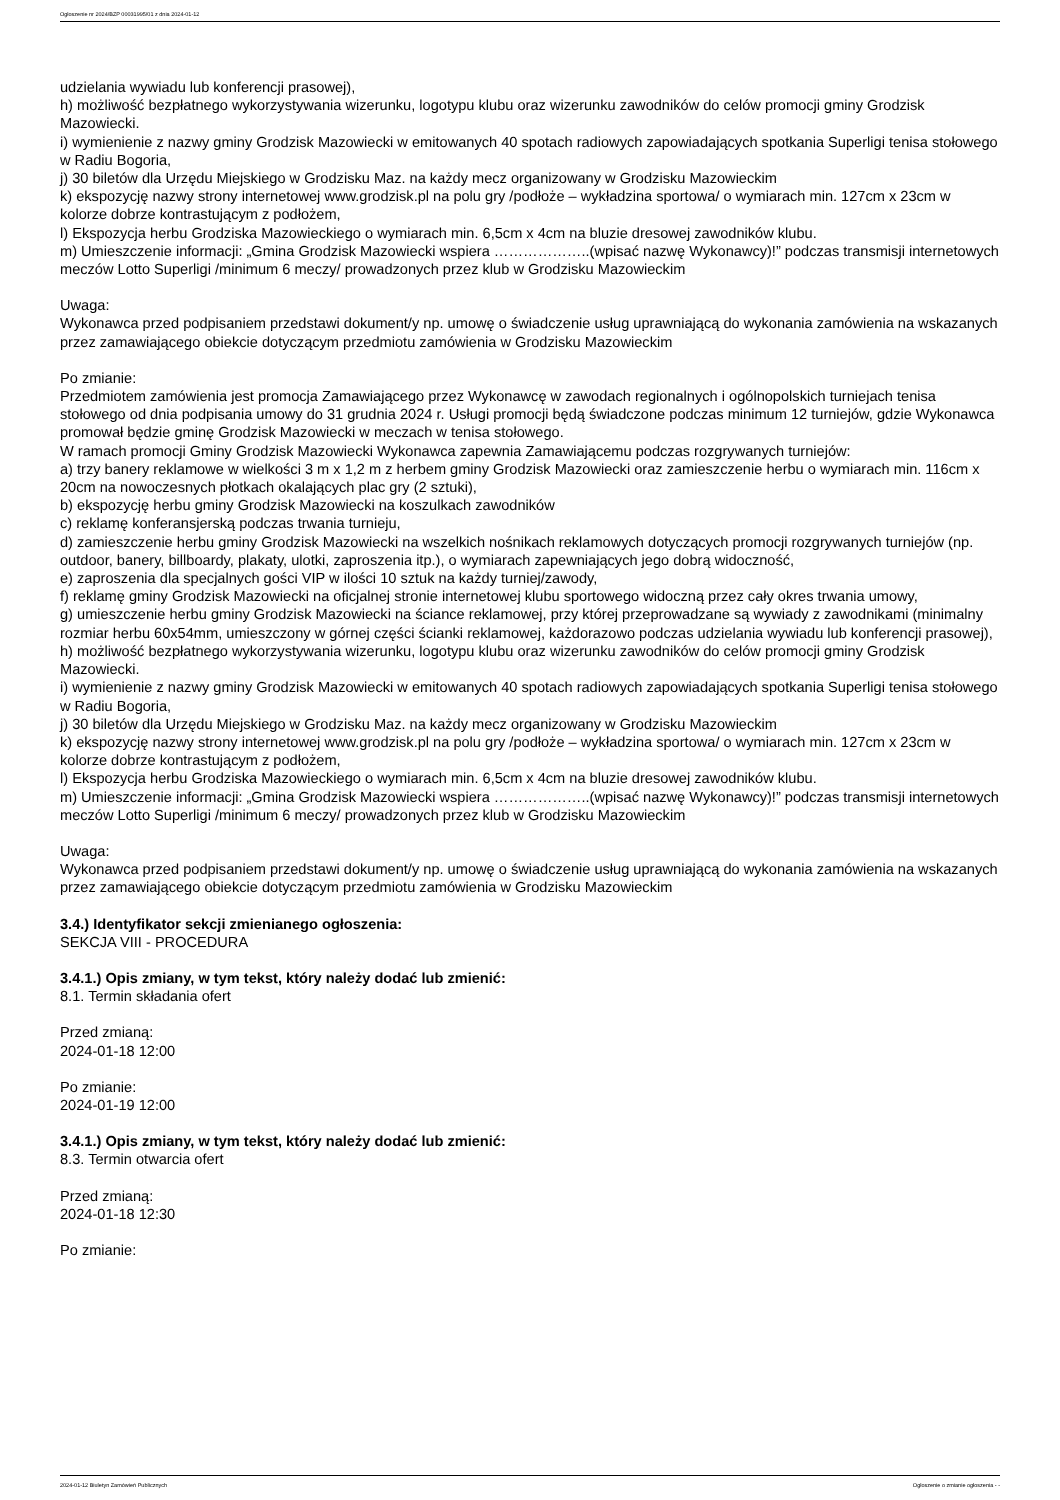Ogłoszenie nr 2024/BZP 00031995/01 z dnia 2024-01-12
udzielania wywiadu lub konferencji prasowej),
h) możliwość bezpłatnego wykorzystywania wizerunku, logotypu klubu oraz wizerunku zawodników do celów promocji gminy Grodzisk Mazowiecki.
i) wymienienie z nazwy gminy Grodzisk Mazowiecki w emitowanych 40 spotach radiowych zapowiadających spotkania Superligi tenisa stołowego w Radiu Bogoria,
j) 30 biletów dla Urzędu Miejskiego w Grodzisku Maz. na każdy mecz organizowany w Grodzisku Mazowieckim
k) ekspozycję nazwy strony internetowej www.grodzisk.pl na polu gry /podłoże – wykładzina sportowa/ o wymiarach min. 127cm x 23cm w kolorze dobrze kontrastującym z podłożem,
l) Ekspozycja herbu Grodziska Mazowieckiego o wymiarach min. 6,5cm x 4cm na bluzie dresowej zawodników klubu.
m) Umieszczenie informacji: „Gmina Grodzisk Mazowiecki wspiera ………………..(wpisać nazwę Wykonawcy)!” podczas transmisji internetowych meczów Lotto Superligi /minimum 6 meczy/ prowadzonych przez klub w Grodzisku Mazowieckim
Uwaga:
Wykonawca przed podpisaniem przedstawi dokument/y np. umowę o świadczenie usług uprawniającą do wykonania zamówienia na wskazanych przez zamawiającego obiekcie dotyczącym przedmiotu zamówienia w Grodzisku Mazowieckim
Po zmianie:
Przedmiotem zamówienia jest promocja Zamawiającego przez Wykonawcę w zawodach regionalnych i ogólnopolskich turniejach tenisa stołowego od dnia podpisania umowy do 31 grudnia 2024 r. Usługi promocji będą świadczone podczas minimum 12 turniejów, gdzie Wykonawca promował będzie gminę Grodzisk Mazowiecki w meczach w tenisa stołowego.
W ramach promocji Gminy Grodzisk Mazowiecki Wykonawca zapewnia Zamawiającemu podczas rozgrywanych turniejów:
a) trzy banery reklamowe w wielkości 3 m x 1,2 m z herbem gminy Grodzisk Mazowiecki oraz zamieszczenie herbu o wymiarach min. 116cm x 20cm na nowoczesnych płotkach okalających plac gry (2 sztuki),
b) ekspozycję herbu gminy Grodzisk Mazowiecki na koszulkach zawodników
c) reklamę konferansjerską podczas trwania turnieju,
d) zamieszczenie herbu gminy Grodzisk Mazowiecki na wszelkich nośnikach reklamowych dotyczących promocji rozgrywanych turniejów (np. outdoor, banery, billboardy, plakaty, ulotki, zaproszenia itp.), o wymiarach zapewniających jego dobrą widoczność,
e) zaproszenia dla specjalnych gości VIP w ilości 10 sztuk na każdy turniej/zawody,
f) reklamę gminy Grodzisk Mazowiecki na oficjalnej stronie internetowej klubu sportowego widoczną przez cały okres trwania umowy,
g) umieszczenie herbu gminy Grodzisk Mazowiecki na ściance reklamowej, przy której przeprowadzane są wywiady z zawodnikami (minimalny rozmiar herbu 60x54mm, umieszczony w górnej części ścianki reklamowej, każdorazowo podczas udzielania wywiadu lub konferencji prasowej),
h) możliwość bezpłatnego wykorzystywania wizerunku, logotypu klubu oraz wizerunku zawodników do celów promocji gminy Grodzisk Mazowiecki.
i) wymienienie z nazwy gminy Grodzisk Mazowiecki w emitowanych 40 spotach radiowych zapowiadających spotkania Superligi tenisa stołowego w Radiu Bogoria,
j) 30 biletów dla Urzędu Miejskiego w Grodzisku Maz. na każdy mecz organizowany w Grodzisku Mazowieckim
k) ekspozycję nazwy strony internetowej www.grodzisk.pl na polu gry /podłoże – wykładzina sportowa/ o wymiarach min. 127cm x 23cm w kolorze dobrze kontrastującym z podłożem,
l) Ekspozycja herbu Grodziska Mazowieckiego o wymiarach min. 6,5cm x 4cm na bluzie dresowej zawodników klubu.
m) Umieszczenie informacji: „Gmina Grodzisk Mazowiecki wspiera ………………..(wpisać nazwę Wykonawcy)!” podczas transmisji internetowych meczów Lotto Superligi /minimum 6 meczy/ prowadzonych przez klub w Grodzisku Mazowieckim
Uwaga:
Wykonawca przed podpisaniem przedstawi dokument/y np. umowę o świadczenie usług uprawniającą do wykonania zamówienia na wskazanych przez zamawiającego obiekcie dotyczącym przedmiotu zamówienia w Grodzisku Mazowieckim
3.4.) Identyfikator sekcji zmienianego ogłoszenia:
SEKCJA VIII - PROCEDURA
3.4.1.) Opis zmiany, w tym tekst, który należy dodać lub zmienić:
8.1. Termin składania ofert
Przed zmianą:
2024-01-18 12:00
Po zmianie:
2024-01-19 12:00
3.4.1.) Opis zmiany, w tym tekst, który należy dodać lub zmienić:
8.3. Termin otwarcia ofert
Przed zmianą:
2024-01-18 12:30
Po zmianie:
2024-01-12 Biuletyn Zamówień Publicznych Ogłoszenie o zmianie ogłoszenia - -